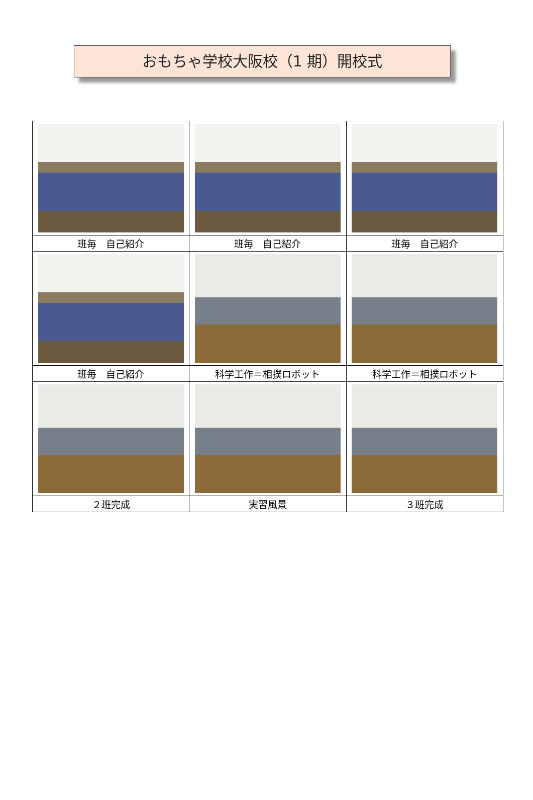おもちゃ学校大阪校（1 期）開校式
| 班毎 自己紹介 | 班毎 自己紹介 | 班毎 自己紹介 |
| 班毎 自己紹介 | 科学工作＝相撲ロボット | 科学工作＝相撲ロボット |
| ２班完成 | 実習風景 | ３班完成 |